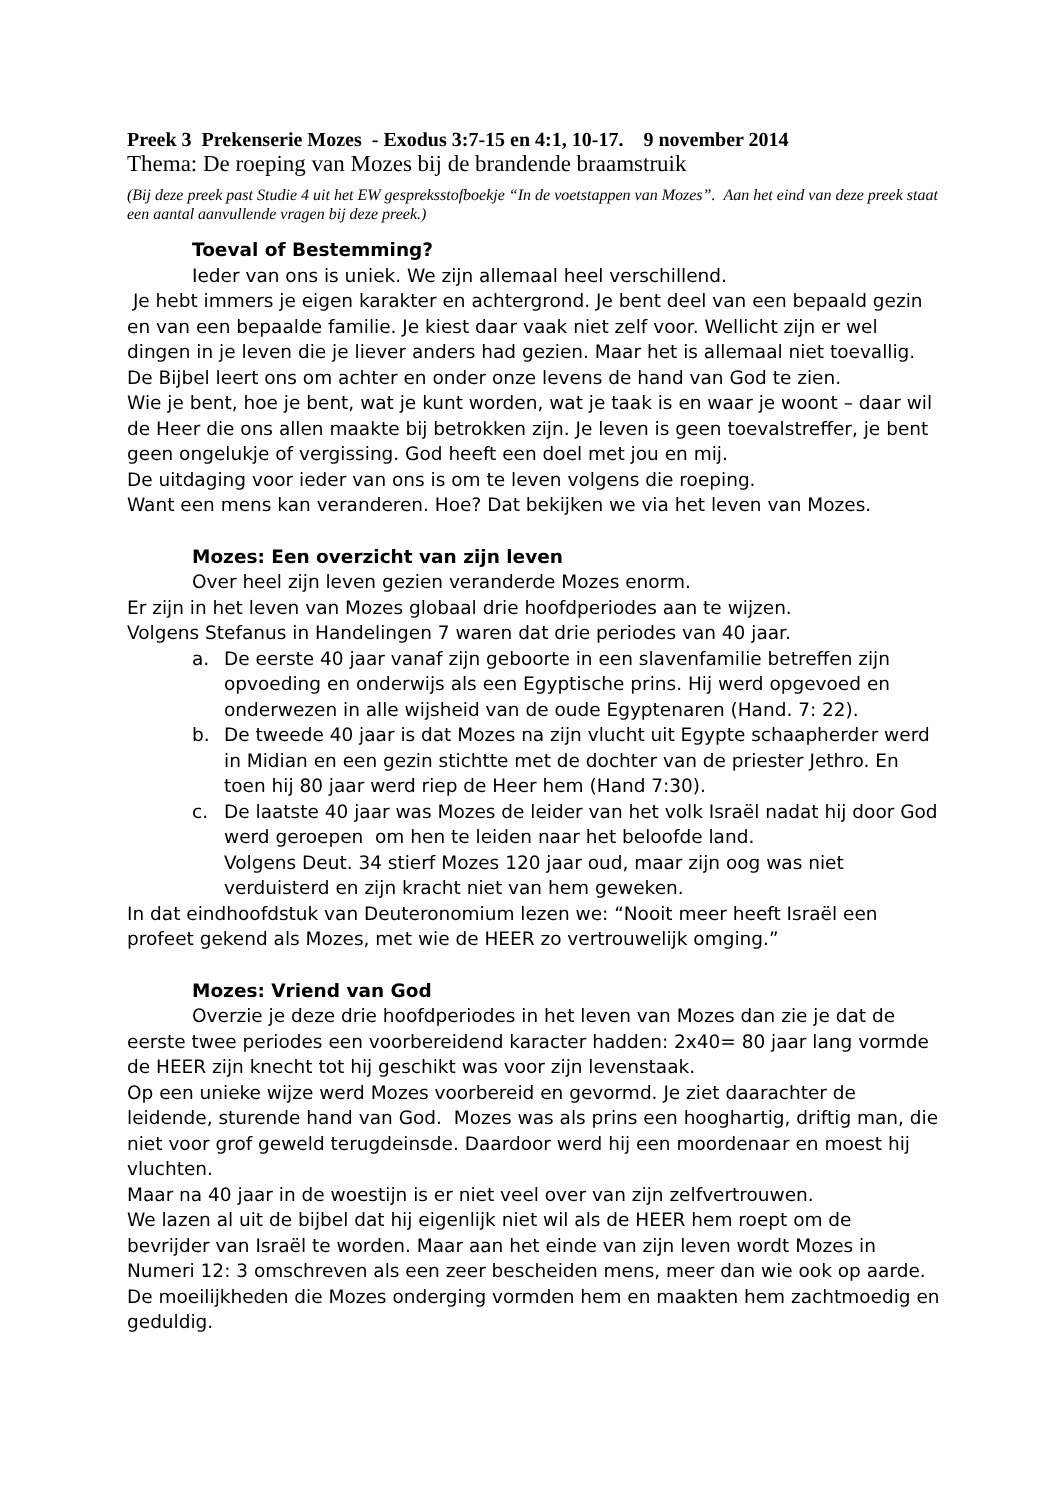Preek 3 Prekenserie Mozes - Exodus 3:7-15 en 4:1, 10-17. 9 november 2014
Thema: De roeping van Mozes bij de brandende braamstruik
(Bij deze preek past Studie 4 uit het EW gespreksstofboekje “In de voetstappen van Mozes”. Aan het eind van deze preek staat een aantal aanvullende vragen bij deze preek.)
Toeval of Bestemming?
Ieder van ons is uniek. We zijn allemaal heel verschillend.
Je hebt immers je eigen karakter en achtergrond. Je bent deel van een bepaald gezin en van een bepaalde familie. Je kiest daar vaak niet zelf voor. Wellicht zijn er wel dingen in je leven die je liever anders had gezien. Maar het is allemaal niet toevallig.
De Bijbel leert ons om achter en onder onze levens de hand van God te zien.
Wie je bent, hoe je bent, wat je kunt worden, wat je taak is en waar je woont – daar wil de Heer die ons allen maakte bij betrokken zijn. Je leven is geen toevalstreffer, je bent geen ongelukje of vergissing. God heeft een doel met jou en mij.
De uitdaging voor ieder van ons is om te leven volgens die roeping.
Want een mens kan veranderen. Hoe? Dat bekijken we via het leven van Mozes.
Mozes: Een overzicht van zijn leven
Over heel zijn leven gezien veranderde Mozes enorm.
Er zijn in het leven van Mozes globaal drie hoofdperiodes aan te wijzen.
Volgens Stefanus in Handelingen 7 waren dat drie periodes van 40 jaar.
a. De eerste 40 jaar vanaf zijn geboorte in een slavenfamilie betreffen zijn opvoeding en onderwijs als een Egyptische prins. Hij werd opgevoed en onderwezen in alle wijsheid van de oude Egyptenaren (Hand. 7: 22).
b. De tweede 40 jaar is dat Mozes na zijn vlucht uit Egypte schaapherder werd in Midian en een gezin stichtte met de dochter van de priester Jethro. En toen hij 80 jaar werd riep de Heer hem (Hand 7:30).
c. De laatste 40 jaar was Mozes de leider van het volk Israël nadat hij door God werd geroepen om hen te leiden naar het beloofde land.
Volgens Deut. 34 stierf Mozes 120 jaar oud, maar zijn oog was niet verduisterd en zijn kracht niet van hem geweken.
In dat eindhoofdstuk van Deuteronomium lezen we: “Nooit meer heeft Israël een profeet gekend als Mozes, met wie de HEER zo vertrouwelijk omging.”
Mozes: Vriend van God
Overzie je deze drie hoofdperiodes in het leven van Mozes dan zie je dat de eerste twee periodes een voorbereidend karacter hadden: 2x40= 80 jaar lang vormde de HEER zijn knecht tot hij geschikt was voor zijn levenstaak.
Op een unieke wijze werd Mozes voorbereid en gevormd. Je ziet daarachter de leidende, sturende hand van God. Mozes was als prins een hooghartig, driftig man, die niet voor grof geweld terugdeinsde. Daardoor werd hij een moordenaar en moest hij vluchten.
Maar na 40 jaar in de woestijn is er niet veel over van zijn zelfvertrouwen.
We lazen al uit de bijbel dat hij eigenlijk niet wil als de HEER hem roept om de bevrijder van Israël te worden. Maar aan het einde van zijn leven wordt Mozes in Numeri 12: 3 omschreven als een zeer bescheiden mens, meer dan wie ook op aarde. De moeilijkheden die Mozes onderging vormden hem en maakten hem zachtmoedig en geduldig.